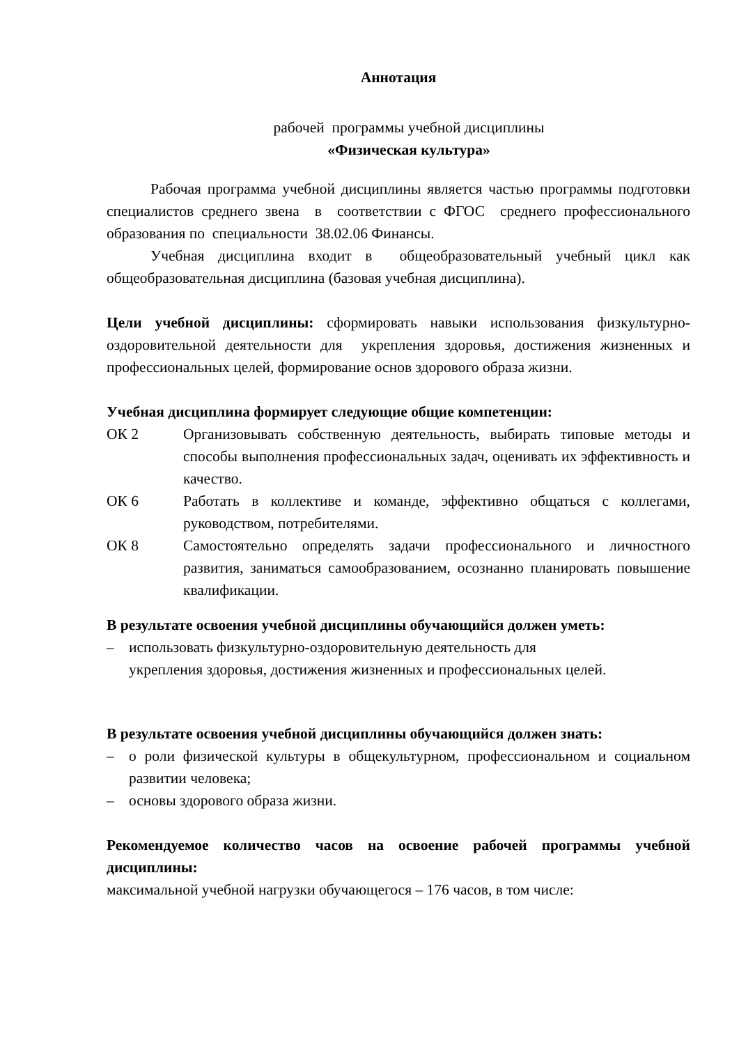Аннотация
рабочей программы учебной дисциплины
«Физическая культура»
Рабочая программа учебной дисциплины является частью программы подготовки специалистов среднего звена в соответствии с ФГОС среднего профессионального образования по специальности 38.02.06 Финансы.
Учебная дисциплина входит в общеобразовательный учебный цикл как общеобразовательная дисциплина (базовая учебная дисциплина).
Цели учебной дисциплины: сформировать навыки использования физкультурно- оздоровительной деятельности для укрепления здоровья, достижения жизненных и профессиональных целей, формирование основ здорового образа жизни.
Учебная дисциплина формирует следующие общие компетенции:
ОК 2 Организовывать собственную деятельность, выбирать типовые методы и способы выполнения профессиональных задач, оценивать их эффективность и качество.
ОК 6 Работать в коллективе и команде, эффективно общаться с коллегами, руководством, потребителями.
ОК 8 Самостоятельно определять задачи профессионального и личностного развития, заниматься самообразованием, осознанно планировать повышение квалификации.
В результате освоения учебной дисциплины обучающийся должен уметь:
– использовать физкультурно-оздоровительную деятельность для
укрепления здоровья, достижения жизненных и профессиональных целей.
В результате освоения учебной дисциплины обучающийся должен знать:
– о роли физической культуры в общекультурном, профессиональном и социальном развитии человека;
– основы здорового образа жизни.
Рекомендуемое количество часов на освоение рабочей программы учебной дисциплины:
максимальной учебной нагрузки обучающегося – 176 часов, в том числе: